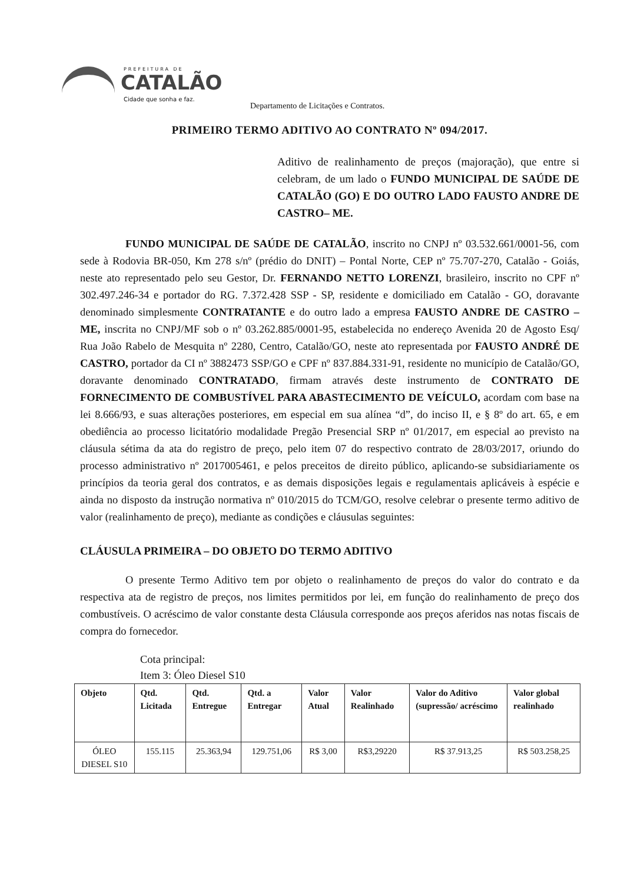PREFEITURA DE
CATALÃO
Cidade que sonha e faz.
Departamento de Licitações e Contratos.
PRIMEIRO TERMO ADITIVO AO CONTRATO Nº 094/2017.
Aditivo de realinhamento de preços (majoração), que entre si celebram, de um lado o FUNDO MUNICIPAL DE SAÚDE DE CATALÃO (GO) E DO OUTRO LADO FAUSTO ANDRE DE CASTRO– ME.
FUNDO MUNICIPAL DE SAÚDE DE CATALÃO, inscrito no CNPJ nº 03.532.661/0001-56, com sede à Rodovia BR-050, Km 278 s/nº (prédio do DNIT) – Pontal Norte, CEP nº 75.707-270, Catalão - Goiás, neste ato representado pelo seu Gestor, Dr. FERNANDO NETTO LORENZI, brasileiro, inscrito no CPF nº 302.497.246-34 e portador do RG. 7.372.428 SSP - SP, residente e domiciliado em Catalão - GO, doravante denominado simplesmente CONTRATANTE e do outro lado a empresa FAUSTO ANDRE DE CASTRO – ME, inscrita no CNPJ/MF sob o nº 03.262.885/0001-95, estabelecida no endereço Avenida 20 de Agosto Esq/ Rua João Rabelo de Mesquita nº 2280, Centro, Catalão/GO, neste ato representada por FAUSTO ANDRÉ DE CASTRO, portador da CI nº 3882473 SSP/GO e CPF nº 837.884.331-91, residente no município de Catalão/GO, doravante denominado CONTRATADO, firmam através deste instrumento de CONTRATO DE FORNECIMENTO DE COMBUSTÍVEL PARA ABASTECIMENTO DE VEÍCULO, acordam com base na lei 8.666/93, e suas alterações posteriores, em especial em sua alínea “d”, do inciso II, e § 8º do art. 65, e em obediência ao processo licitatório modalidade Pregão Presencial SRP nº 01/2017, em especial ao previsto na cláusula sétima da ata do registro de preço, pelo item 07 do respectivo contrato de 28/03/2017, oriundo do processo administrativo nº 2017005461, e pelos preceitos de direito público, aplicando-se subsidiariamente os princípios da teoria geral dos contratos, e as demais disposições legais e regulamentais aplicáveis à espécie e ainda no disposto da instrução normativa nº 010/2015 do TCM/GO, resolve celebrar o presente termo aditivo de valor (realinhamento de preço), mediante as condições e cláusulas seguintes:
CLÁUSULA PRIMEIRA – DO OBJETO DO TERMO ADITIVO
O presente Termo Aditivo tem por objeto o realinhamento de preços do valor do contrato e da respectiva ata de registro de preços, nos limites permitidos por lei, em função do realinhamento de preço dos combustíveis. O acréscimo de valor constante desta Cláusula corresponde aos preços aferidos nas notas fiscais de compra do fornecedor.
Cota principal:
Item 3: Óleo Diesel S10
| Objeto | Qtd. Licitada | Qtd. Entregue | Qtd. a Entregar | Valor Atual | Valor Realinhado | Valor do Aditivo (supressão/ acréscimo | Valor global realinhado |
| --- | --- | --- | --- | --- | --- | --- | --- |
| ÓLEO DIESEL S10 | 155.115 | 25.363,94 | 129.751,06 | R$ 3,00 | R$3,29220 | R$ 37.913,25 | R$ 503.258,25 |